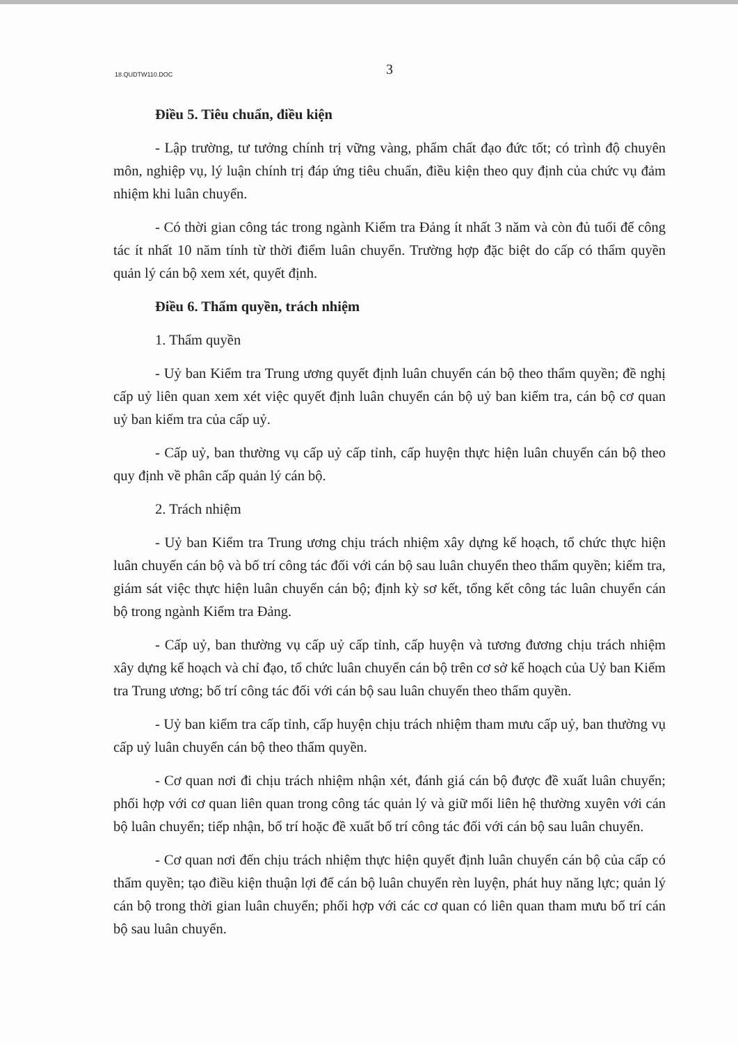18.QUDTW110.DOC
3
Điều 5. Tiêu chuẩn, điều kiện
- Lập trường, tư tưởng chính trị vững vàng, phẩm chất đạo đức tốt; có trình độ chuyên môn, nghiệp vụ, lý luận chính trị đáp ứng tiêu chuẩn, điều kiện theo quy định của chức vụ đảm nhiệm khi luân chuyển.
- Có thời gian công tác trong ngành Kiểm tra Đảng ít nhất 3 năm và còn đủ tuổi để công tác ít nhất 10 năm tính từ thời điểm luân chuyển. Trường hợp đặc biệt do cấp có thẩm quyền quản lý cán bộ xem xét, quyết định.
Điều 6. Thẩm quyền, trách nhiệm
1. Thẩm quyền
- Uỷ ban Kiểm tra Trung ương quyết định luân chuyển cán bộ theo thẩm quyền; đề nghị cấp uỷ liên quan xem xét việc quyết định luân chuyển cán bộ uỷ ban kiểm tra, cán bộ cơ quan uỷ ban kiểm tra của cấp uỷ.
- Cấp uỷ, ban thường vụ cấp uỷ cấp tỉnh, cấp huyện thực hiện luân chuyển cán bộ theo quy định về phân cấp quản lý cán bộ.
2. Trách nhiệm
- Uỷ ban Kiểm tra Trung ương chịu trách nhiệm xây dựng kế hoạch, tổ chức thực hiện luân chuyển cán bộ và bố trí công tác đối với cán bộ sau luân chuyển theo thẩm quyền; kiểm tra, giám sát việc thực hiện luân chuyển cán bộ; định kỳ sơ kết, tổng kết công tác luân chuyển cán bộ trong ngành Kiểm tra Đảng.
- Cấp uỷ, ban thường vụ cấp uỷ cấp tỉnh, cấp huyện và tương đương chịu trách nhiệm xây dựng kế hoạch và chỉ đạo, tổ chức luân chuyển cán bộ trên cơ sở kế hoạch của Uỷ ban Kiểm tra Trung ương; bố trí công tác đối với cán bộ sau luân chuyển theo thẩm quyền.
- Uỷ ban kiểm tra cấp tỉnh, cấp huyện chịu trách nhiệm tham mưu cấp uỷ, ban thường vụ cấp uỷ luân chuyển cán bộ theo thẩm quyền.
- Cơ quan nơi đi chịu trách nhiệm nhận xét, đánh giá cán bộ được đề xuất luân chuyển; phối hợp với cơ quan liên quan trong công tác quản lý và giữ mối liên hệ thường xuyên với cán bộ luân chuyển; tiếp nhận, bố trí hoặc đề xuất bố trí công tác đối với cán bộ sau luân chuyển.
- Cơ quan nơi đến chịu trách nhiệm thực hiện quyết định luân chuyển cán bộ của cấp có thẩm quyền; tạo điều kiện thuận lợi để cán bộ luân chuyển rèn luyện, phát huy năng lực; quản lý cán bộ trong thời gian luân chuyển; phối hợp với các cơ quan có liên quan tham mưu bố trí cán bộ sau luân chuyển.